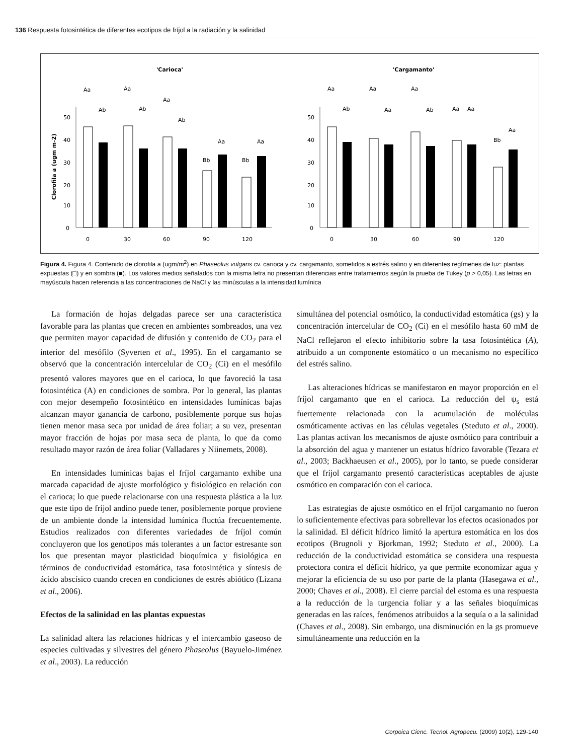136 Respuesta fotosintética de diferentes ecotipos de fríjol a la radiación y la salinidad
'Carioca'
'Cargamanto'
50
40
30
20
10
0
50
40
30
20
10
0
0
30
60
90
120
0
30
60
90
120
Aa
Aa
Aa
Ab
Ab
Ab
Aa
Aa
Bb
Bb
Aa
Aa
Aa
Ab
Aa
Ab
Aa
Aa
Aa
Bb
Clorofila a (ugm m-2)
Figura 4. Figura 4. Contenido de clorofila a (ugm/m<sup>2</sup>) en Phaseolus vulgaris cv. carioca y cv. cargamanto, sometidos a estrés salino y en diferentes regímenes de luz: plantas expuestas (□) y en sombra (■). Los valores medios señalados con la misma letra no presentan diferencias entre tratamientos según la prueba de Tukey (p > 0,05). Las letras en mayúscula hacen referencia a las concentraciones de NaCl y las minúsculas a la intensidad lumínica
La formación de hojas delgadas parece ser una característica favorable para las plantas que crecen en ambientes sombreados, una vez que permiten mayor capacidad de difusión y contenido de CO<sub>2</sub> para el interior del mesófilo (Syverten et al., 1995). En el cargamanto se observó que la concentración intercelular de CO<sub>2</sub> (Ci) en el mesófilo presentó valores mayores que en el carioca, lo que favoreció la tasa fotosintética (A) en condiciones de sombra. Por lo general, las plantas con mejor desempeño fotosintético en intensidades lumínicas bajas alcanzan mayor ganancia de carbono, posiblemente porque sus hojas tienen menor masa seca por unidad de área foliar; a su vez, presentan mayor fracción de hojas por masa seca de planta, lo que da como resultado mayor razón de área foliar (Valladares y Niinemets, 2008).
En intensidades lumínicas bajas el fríjol cargamanto exhibe una marcada capacidad de ajuste morfológico y fisiológico en relación con el carioca; lo que puede relacionarse con una respuesta plástica a la luz que este tipo de fríjol andino puede tener, posiblemente porque proviene de un ambiente donde la intensidad lumínica fluctúa frecuentemente. Estudios realizados con diferentes variedades de fríjol común concluyeron que los genotipos más tolerantes a un factor estresante son los que presentan mayor plasticidad bioquímica y fisiológica en términos de conductividad estomática, tasa fotosintética y síntesis de ácido abscísico cuando crecen en condiciones de estrés abiótico (Lizana et al., 2006).
Efectos de la salinidad en las plantas expuestas
La salinidad altera las relaciones hídricas y el intercambio gaseoso de especies cultivadas y silvestres del género Phaseolus (Bayuelo-Jiménez et al., 2003). La reducción
simultánea del potencial osmótico, la conductividad estomática (gs) y la concentración intercelular de CO<sub>2</sub> (Ci) en el mesófilo hasta 60 mM de NaCl reflejaron el efecto inhibitorio sobre la tasa fotosintética (A), atribuido a un componente estomático o un mecanismo no específico del estrés salino.
Las alteraciones hídricas se manifestaron en mayor proporción en el fríjol cargamanto que en el carioca. La reducción del ψ<sub>s</sub> está fuertemente relacionada con la acumulación de moléculas osmóticamente activas en las células vegetales (Steduto et al., 2000). Las plantas activan los mecanismos de ajuste osmótico para contribuir a la absorción del agua y mantener un estatus hídrico favorable (Tezara et al., 2003; Backhaeusen et al., 2005), por lo tanto, se puede considerar que el fríjol cargamanto presentó características aceptables de ajuste osmótico en comparación con el carioca.
Las estrategias de ajuste osmótico en el fríjol cargamanto no fueron lo suficientemente efectivas para sobrellevar los efectos ocasionados por la salinidad. El déficit hídrico limitó la apertura estomática en los dos ecotipos (Brugnoli y Bjorkman, 1992; Steduto et al., 2000). La reducción de la conductividad estomática se considera una respuesta protectora contra el déficit hídrico, ya que permite economizar agua y mejorar la eficiencia de su uso por parte de la planta (Hasegawa et al., 2000; Chaves et al., 2008). El cierre parcial del estoma es una respuesta a la reducción de la turgencia foliar y a las señales bioquímicas generadas en las raíces, fenómenos atribuidos a la sequía o a la salinidad (Chaves et al., 2008). Sin embargo, una disminución en la gs promueve simultáneamente una reducción en la
Corpoica Cienc. Tecnol. Agropecu. (2009) 10(2), 129-140